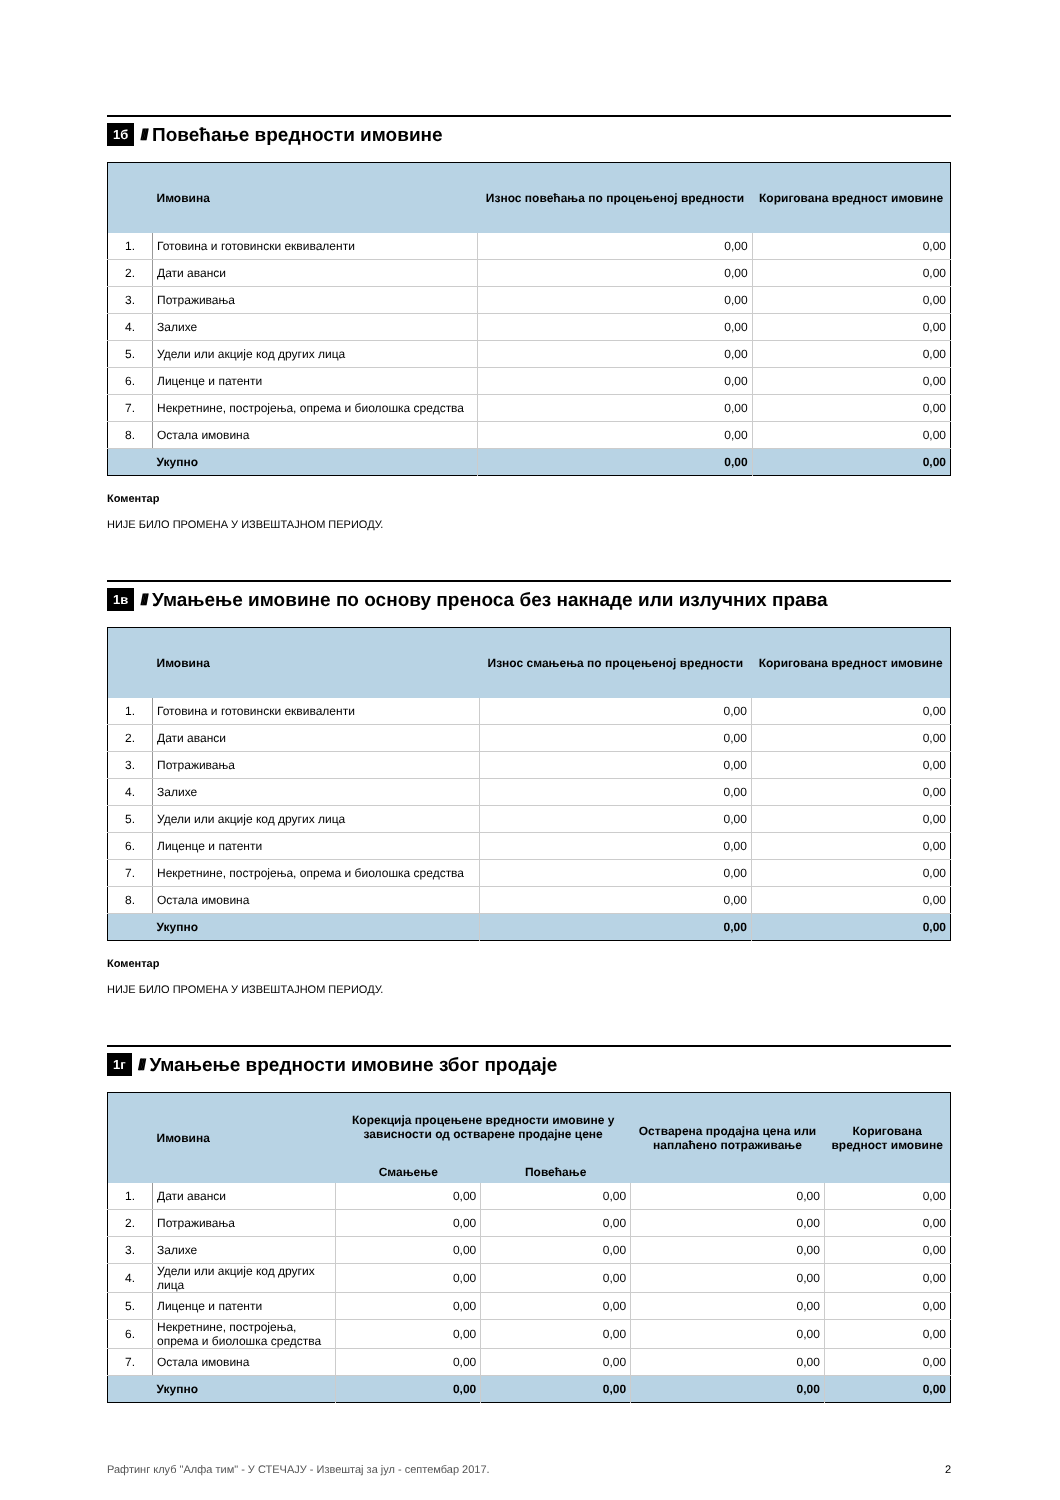1б ////
Повећање вредности имовине
| | Имовина | Износ повећања по процењеној вредности | Коригована вредност имовине |
| --- | --- | --- | --- |
| 1. | Готовина и готовински еквиваленти | 0,00 | 0,00 |
| 2. | Дати аванси | 0,00 | 0,00 |
| 3. | Потраживања | 0,00 | 0,00 |
| 4. | Залихе | 0,00 | 0,00 |
| 5. | Удели или акције код других лица | 0,00 | 0,00 |
| 6. | Лиценце и патенти | 0,00 | 0,00 |
| 7. | Некретнине, постројења, опрема и биолошка средства | 0,00 | 0,00 |
| 8. | Остала имовина | 0,00 | 0,00 |
| | Укупно | 0,00 | 0,00 |
Коментар
НИЈЕ БИЛО ПРОМЕНА У ИЗВЕШТАЈНОМ ПЕРИОДУ.
1в ////
Умањење имовине по основу преноса без накнаде или излучних права
| | Имовина | Износ смањења по процењеној вредности | Коригована вредност имовине |
| --- | --- | --- | --- |
| 1. | Готовина и готовински еквиваленти | 0,00 | 0,00 |
| 2. | Дати аванси | 0,00 | 0,00 |
| 3. | Потраживања | 0,00 | 0,00 |
| 4. | Залихе | 0,00 | 0,00 |
| 5. | Удели или акције код других лица | 0,00 | 0,00 |
| 6. | Лиценце и патенти | 0,00 | 0,00 |
| 7. | Некретнине, постројења, опрема и биолошка средства | 0,00 | 0,00 |
| 8. | Остала имовина | 0,00 | 0,00 |
| | Укупно | 0,00 | 0,00 |
Коментар
НИЈЕ БИЛО ПРОМЕНА У ИЗВЕШТАЈНОМ ПЕРИОДУ.
1г ////
Умањење вредности имовине због продаје
| | Имовина | Корекција процењене вредности имовине у зависности од остварене продајне цене | | Остварена продајна цена или наплаћено потраживање | Коригована вредност имовине |
| --- | --- | --- | --- | --- | --- |
| | | Смањење | Повећање | | |
| 1. | Дати аванси | 0,00 | 0,00 | 0,00 | 0,00 |
| 2. | Потраживања | 0,00 | 0,00 | 0,00 | 0,00 |
| 3. | Залихе | 0,00 | 0,00 | 0,00 | 0,00 |
| 4. | Удели или акције код других лица | 0,00 | 0,00 | 0,00 | 0,00 |
| 5. | Лиценце и патенти | 0,00 | 0,00 | 0,00 | 0,00 |
| 6. | Некретнине, постројења, опрема и биолошка средства | 0,00 | 0,00 | 0,00 | 0,00 |
| 7. | Остала имовина | 0,00 | 0,00 | 0,00 | 0,00 |
| | Укупно | 0,00 | 0,00 | 0,00 | 0,00 |
Рафтинг клуб "Алфа тим" - У СТЕЧАЈУ - Извештај за јул - септембар 2017. 2